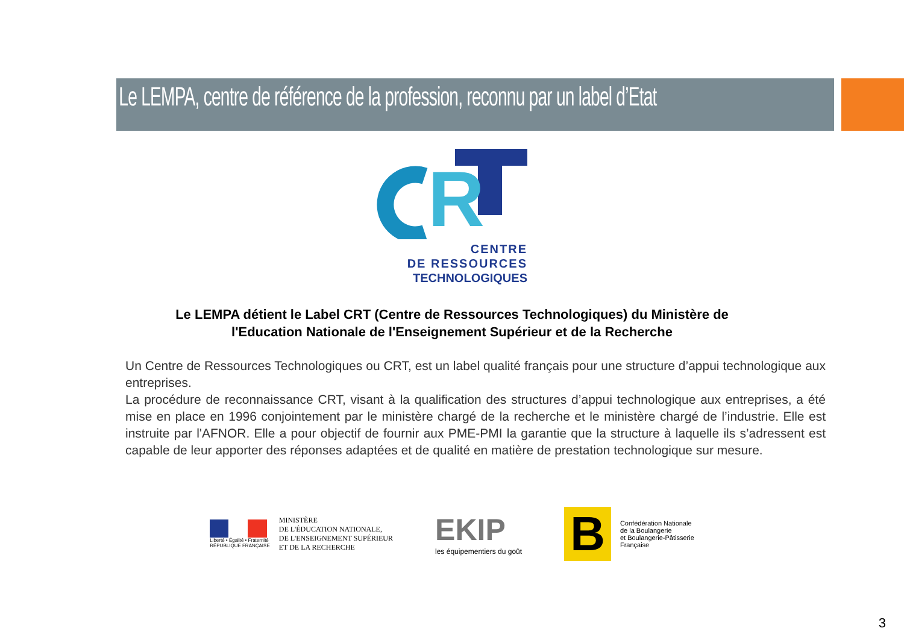Le LEMPA, centre de référence de la profession, reconnu par un label d’Etat
R
CENTRE
DE RESSOURCES
TECHNOLOGIQUES
Le LEMPA détient le Label CRT (Centre de Ressources Technologiques) du Ministère de
l'Education Nationale de l'Enseignement Supérieur et de la Recherche
Un Centre de Ressources Technologiques ou CRT, est un label qualité français pour une structure d’appui technologique aux entreprises.
La procédure de reconnaissance CRT, visant à la qualification des structures d’appui technologique aux entreprises, a été mise en place en 1996 conjointement par le ministère chargé de la recherche et le ministère chargé de l’industrie. Elle est instruite par l'AFNOR. Elle a pour objectif de fournir aux PME-PMI la garantie que la structure à laquelle ils s’adressent est capable de leur apporter des réponses adaptées et de qualité en matière de prestation technologique sur mesure.
Liberté • Égalité • Fraternité
RÉPUBLIQUE FRANÇAISE
MINISTÈRE
DE L'ÉDUCATION NATIONALE,
DE L'ENSEIGNEMENT SUPÉRIEUR
ET DE LA RECHERCHE
EKIP
les équipementiers du goût
B
Confédération Nationale
de la Boulangerie
et Boulangerie-Pâtisserie
Française
3